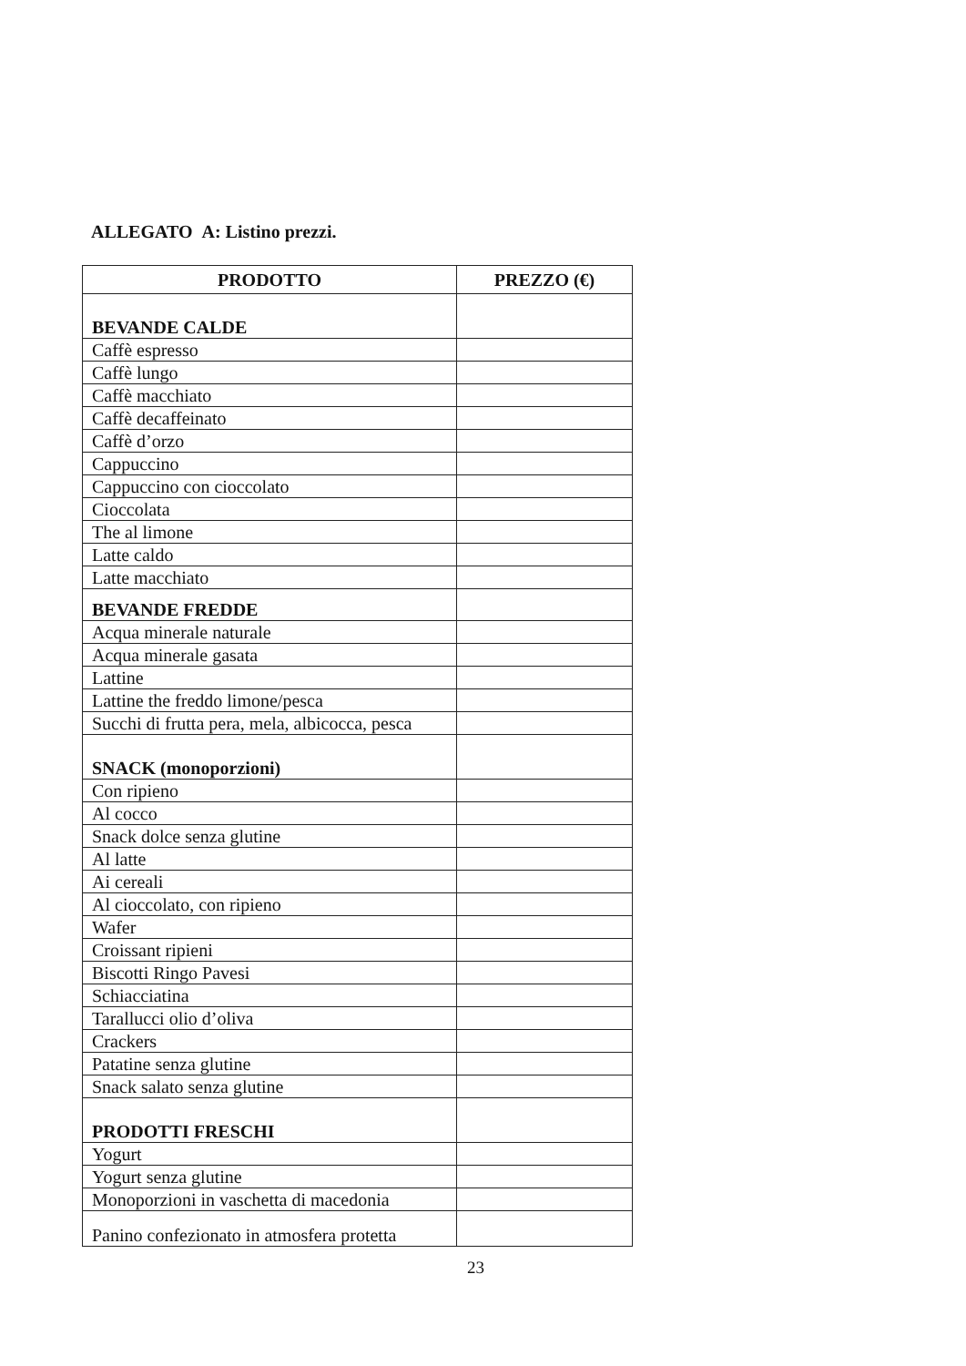ALLEGATO A: Listino prezzi.
| PRODOTTO | PREZZO (€) |
| --- | --- |
| BEVANDE CALDE | |
| Caffè espresso | |
| Caffè lungo | |
| Caffè macchiato | |
| Caffè decaffeinato | |
| Caffè d’orzo | |
| Cappuccino | |
| Cappuccino con cioccolato | |
| Cioccolata | |
| The al limone | |
| Latte caldo | |
| Latte macchiato | |
| BEVANDE FREDDE | |
| Acqua minerale naturale | |
| Acqua minerale gasata | |
| Lattine | |
| Lattine the freddo limone/pesca | |
| Succhi di frutta pera, mela, albicocca, pesca | |
| SNACK (monoporzioni) | |
| Con ripieno | |
| Al cocco | |
| Snack dolce senza glutine | |
| Al latte | |
| Ai cereali | |
| Al cioccolato, con ripieno | |
| Wafer | |
| Croissant ripieni | |
| Biscotti Ringo Pavesi | |
| Schiacciatina | |
| Tarallucci olio d’oliva | |
| Crackers | |
| Patatine senza glutine | |
| Snack salato senza glutine | |
| PRODOTTI FRESCHI | |
| Yogurt | |
| Yogurt senza glutine | |
| Monoporzioni in vaschetta di macedonia | |
| Panino confezionato in atmosfera protetta | |
23